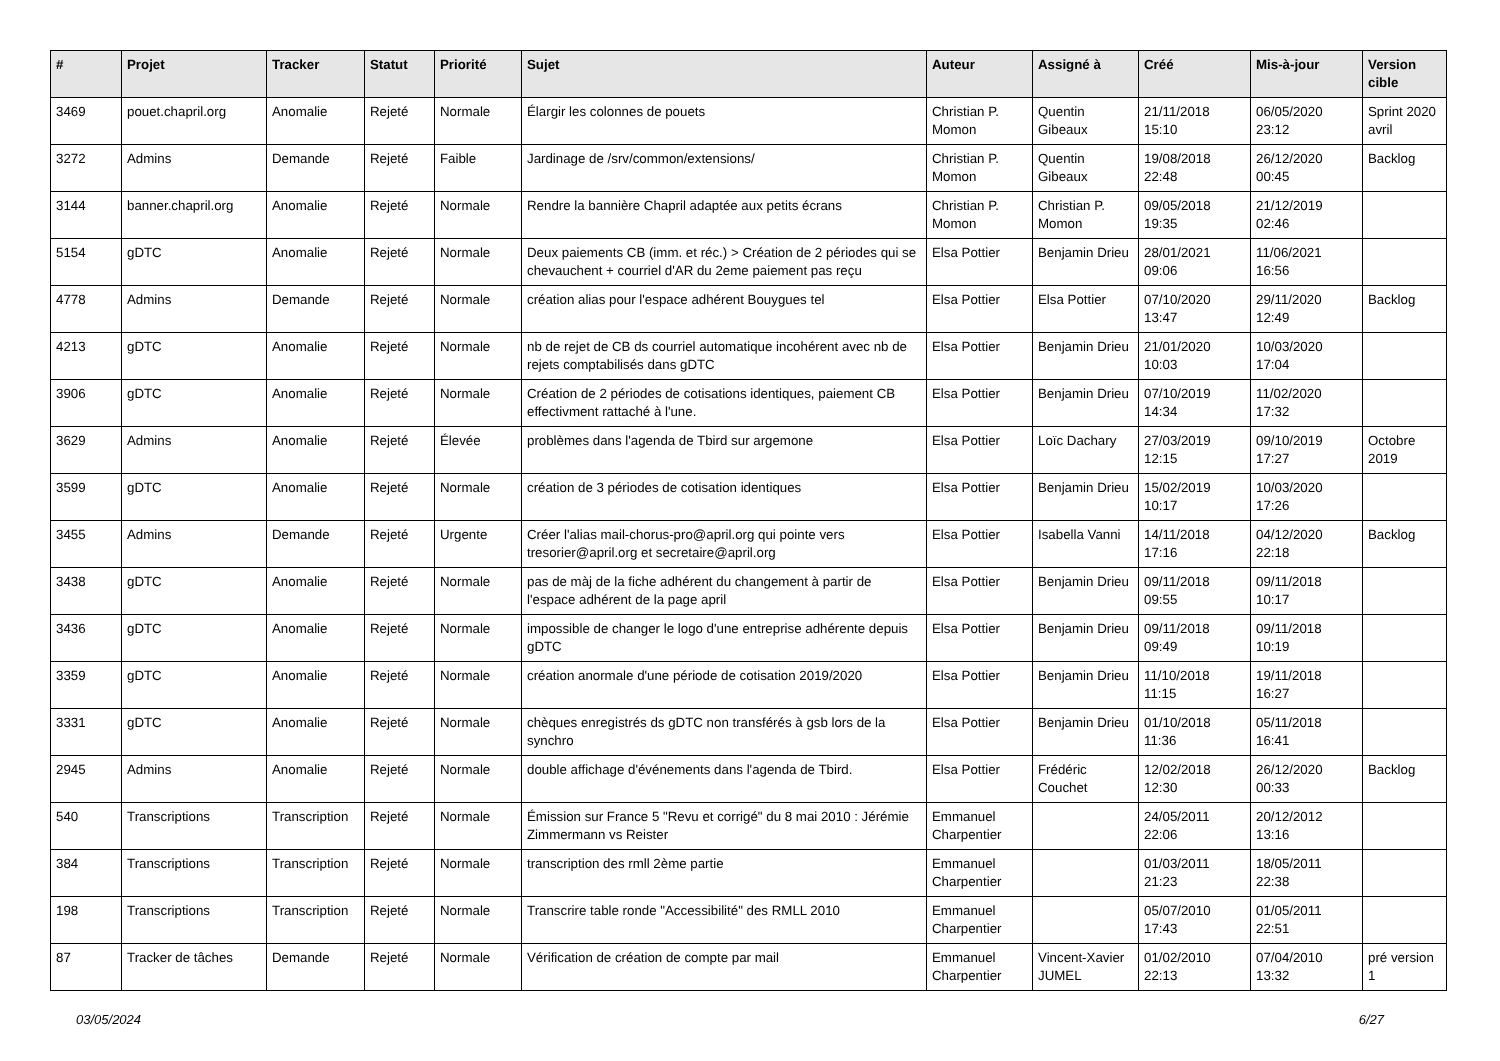| # | Projet | Tracker | Statut | Priorité | Sujet | Auteur | Assigné à | Créé | Mis-à-jour | Version cible |
| --- | --- | --- | --- | --- | --- | --- | --- | --- | --- | --- |
| 3469 | pouet.chapril.org | Anomalie | Rejeté | Normale | Élargir les colonnes de pouets | Christian P. Momon | Quentin Gibeaux | 21/11/2018 15:10 | 06/05/2020 23:12 | Sprint 2020 avril |
| 3272 | Admins | Demande | Rejeté | Faible | Jardinage de /srv/common/extensions/ | Christian P. Momon | Quentin Gibeaux | 19/08/2018 22:48 | 26/12/2020 00:45 | Backlog |
| 3144 | banner.chapril.org | Anomalie | Rejeté | Normale | Rendre la bannière Chapril adaptée aux petits écrans | Christian P. Momon | Christian P. Momon | 09/05/2018 19:35 | 21/12/2019 02:46 | |
| 5154 | gDTC | Anomalie | Rejeté | Normale | Deux paiements CB (imm. et réc.) > Création de 2 périodes qui se chevauchent + courriel d'AR du 2eme paiement pas reçu | Elsa Pottier | Benjamin Drieu | 28/01/2021 09:06 | 11/06/2021 16:56 | |
| 4778 | Admins | Demande | Rejeté | Normale | création alias pour l'espace adhérent Bouygues tel | Elsa Pottier | Elsa Pottier | 07/10/2020 13:47 | 29/11/2020 12:49 | Backlog |
| 4213 | gDTC | Anomalie | Rejeté | Normale | nb de rejet de CB ds courriel automatique incohérent avec nb de rejets comptabilisés dans gDTC | Elsa Pottier | Benjamin Drieu | 21/01/2020 10:03 | 10/03/2020 17:04 | |
| 3906 | gDTC | Anomalie | Rejeté | Normale | Création de 2 périodes de cotisations identiques, paiement CB effectivment rattaché à l'une. | Elsa Pottier | Benjamin Drieu | 07/10/2019 14:34 | 11/02/2020 17:32 | |
| 3629 | Admins | Anomalie | Rejeté | Élevée | problèmes dans l'agenda de Tbird sur argemone | Elsa Pottier | Loïc Dachary | 27/03/2019 12:15 | 09/10/2019 17:27 | Octobre 2019 |
| 3599 | gDTC | Anomalie | Rejeté | Normale | création de 3 périodes de cotisation identiques | Elsa Pottier | Benjamin Drieu | 15/02/2019 10:17 | 10/03/2020 17:26 | |
| 3455 | Admins | Demande | Rejeté | Urgente | Créer l'alias mail-chorus-pro@april.org qui pointe vers tresorier@april.org et secretaire@april.org | Elsa Pottier | Isabella Vanni | 14/11/2018 17:16 | 04/12/2020 22:18 | Backlog |
| 3438 | gDTC | Anomalie | Rejeté | Normale | pas de màj de la fiche adhérent du changement à partir de l'espace adhérent de la page april | Elsa Pottier | Benjamin Drieu | 09/11/2018 09:55 | 09/11/2018 10:17 | |
| 3436 | gDTC | Anomalie | Rejeté | Normale | impossible de changer le logo d'une entreprise adhérente depuis gDTC | Elsa Pottier | Benjamin Drieu | 09/11/2018 09:49 | 09/11/2018 10:19 | |
| 3359 | gDTC | Anomalie | Rejeté | Normale | création anormale d'une période de cotisation 2019/2020 | Elsa Pottier | Benjamin Drieu | 11/10/2018 11:15 | 19/11/2018 16:27 | |
| 3331 | gDTC | Anomalie | Rejeté | Normale | chèques enregistrés ds gDTC non transférés à gsb lors de la synchro | Elsa Pottier | Benjamin Drieu | 01/10/2018 11:36 | 05/11/2018 16:41 | |
| 2945 | Admins | Anomalie | Rejeté | Normale | double affichage d'événements dans l'agenda de Tbird. | Elsa Pottier | Frédéric Couchet | 12/02/2018 12:30 | 26/12/2020 00:33 | Backlog |
| 540 | Transcriptions | Transcription | Rejeté | Normale | Émission sur France 5 "Revu et corrigé" du 8 mai 2010 : Jérémie Zimmermann vs Reister | Emmanuel Charpentier | | 24/05/2011 22:06 | 20/12/2012 13:16 | |
| 384 | Transcriptions | Transcription | Rejeté | Normale | transcription des rmll 2ème partie | Emmanuel Charpentier | | 01/03/2011 21:23 | 18/05/2011 22:38 | |
| 198 | Transcriptions | Transcription | Rejeté | Normale | Transcrire table ronde "Accessibilité" des RMLL 2010 | Emmanuel Charpentier | | 05/07/2010 17:43 | 01/05/2011 22:51 | |
| 87 | Tracker de tâches | Demande | Rejeté | Normale | Vérification de création de compte par mail | Emmanuel Charpentier | Vincent-Xavier JUMEL | 01/02/2010 22:13 | 07/04/2010 13:32 | pré version 1 |
03/05/2024 6/27